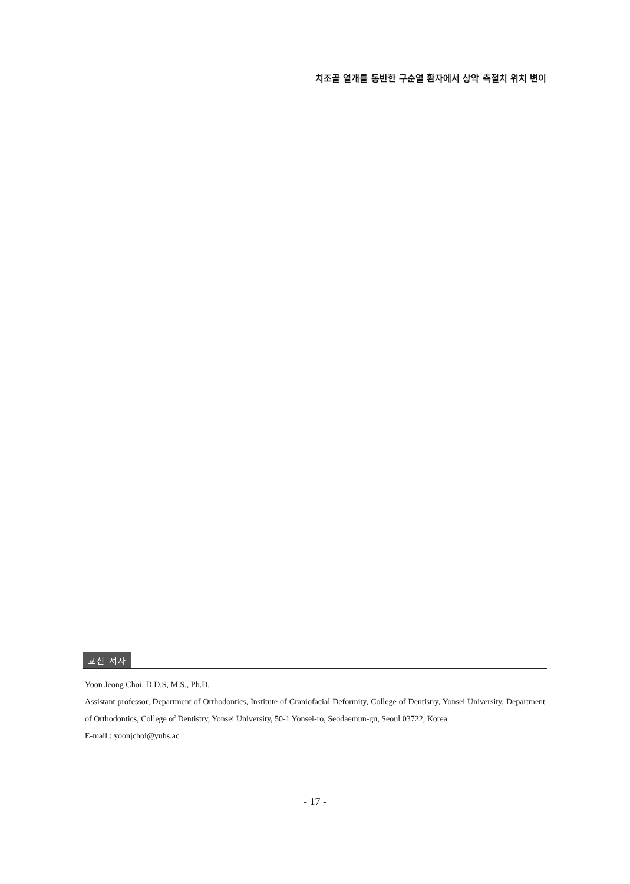치조골 열개를 동반한 구순열 환자에서 상악 측절치 위치 변이
교신 저자
Yoon Jeong Choi, D.D.S, M.S., Ph.D.
Assistant professor, Department of Orthodontics, Institute of Craniofacial Deformity, College of Dentistry, Yonsei University, Department of Orthodontics, College of Dentistry, Yonsei University, 50-1 Yonsei-ro, Seodaemun-gu, Seoul 03722, Korea
E-mail : yoonjchoi@yuhs.ac
- 17 -